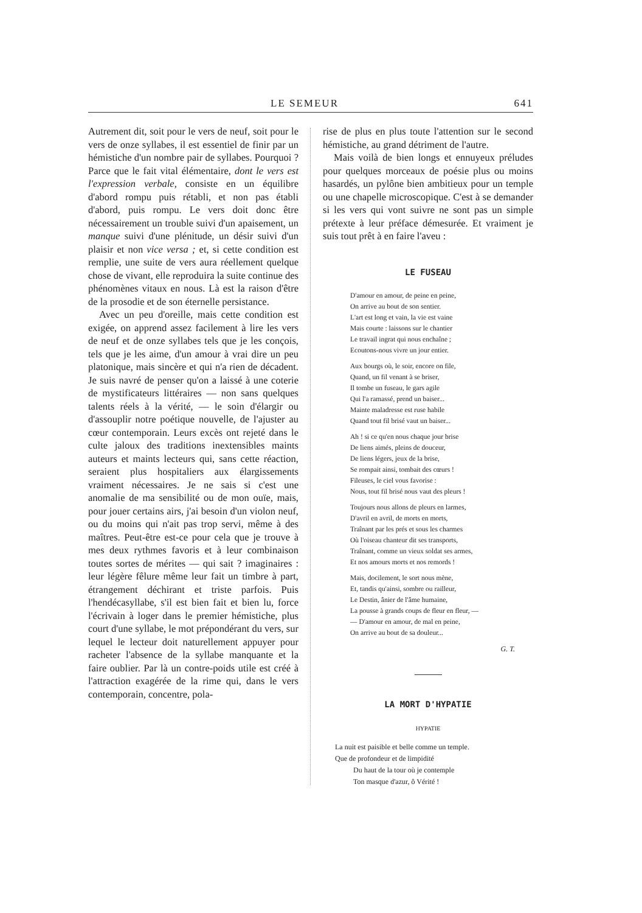LE SEMEUR 641
Autrement dit, soit pour le vers de neuf, soit pour le vers de onze syllabes, il est essentiel de finir par un hémistiche d'un nombre pair de syllabes. Pourquoi ? Parce que le fait vital élémentaire, dont le vers est l'expression verbale, consiste en un équilibre d'abord rompu puis rétabli, et non pas établi d'abord, puis rompu. Le vers doit donc être nécessairement un trouble suivi d'un apaisement, un manque suivi d'une plénitude, un désir suivi d'un plaisir et non vice versa ; et, si cette condition est remplie, une suite de vers aura réellement quelque chose de vivant, elle reproduira la suite continue des phénomènes vitaux en nous. Là est la raison d'être de la prosodie et de son éternelle persistance.
Avec un peu d'oreille, mais cette condition est exigée, on apprend assez facilement à lire les vers de neuf et de onze syllabes tels que je les conçois, tels que je les aime, d'un amour à vrai dire un peu platonique, mais sincère et qui n'a rien de décadent. Je suis navré de penser qu'on a laissé à une coterie de mystificateurs littéraires — non sans quelques talents réels à la vérité, — le soin d'élargir ou d'assouplir notre poétique nouvelle, de l'ajuster au cœur contemporain. Leurs excès ont rejeté dans le culte jaloux des traditions inextensibles maints auteurs et maints lecteurs qui, sans cette réaction, seraient plus hospitaliers aux élargissements vraiment nécessaires. Je ne sais si c'est une anomalie de ma sensibilité ou de mon ouïe, mais, pour jouer certains airs, j'ai besoin d'un violon neuf, ou du moins qui n'ait pas trop servi, même à des maîtres. Peut-être est-ce pour cela que je trouve à mes deux rythmes favoris et à leur combinaison toutes sortes de mérites — qui sait ? imaginaires : leur légère fêlure même leur fait un timbre à part, étrangement déchirant et triste parfois. Puis l'hendécasyllabe, s'il est bien fait et bien lu, force l'écrivain à loger dans le premier hémistiche, plus court d'une syllabe, le mot prépondérant du vers, sur lequel le lecteur doit naturellement appuyer pour racheter l'absence de la syllabe manquante et la faire oublier. Par là un contre-poids utile est créé à l'attraction exagérée de la rime qui, dans le vers contemporain, concentre, pola-
rise de plus en plus toute l'attention sur le second hémistiche, au grand détriment de l'autre.
Mais voilà de bien longs et ennuyeux préludes pour quelques morceaux de poésie plus ou moins hasardés, un pylône bien ambitieux pour un temple ou une chapelle microscopique. C'est à se demander si les vers qui vont suivre ne sont pas un simple prétexte à leur préface démesurée. Et vraiment je suis tout prêt à en faire l'aveu :
LE FUSEAU
D'amour en amour, de peine en peine,
On arrive au bout de son sentier.
L'art est long et vain, la vie est vaine
Mais courte : laissons sur le chantier
Le travail ingrat qui nous enchaîne ;
Ecoutons-nous vivre un jour entier.
Aux bourgs où, le soir, encore on file,
Quand, un fil venant à se briser,
Il tombe un fuseau, le gars agile
Qui l'a ramassé, prend un baiser...
Mainte maladresse est ruse habile
Quand tout fil brisé vaut un baiser...
Ah ! si ce qu'en nous chaque jour brise
De liens aimés, pleins de douceur,
De liens légers, jeux de la brise,
Se rompait ainsi, tombait des cœurs !
Fileuses, le ciel vous favorise :
Nous, tout fil brisé nous vaut des pleurs !
Toujours nous allons de pleurs en larmes,
D'avril en avril, de morts en morts,
Traînant par les prés et sous les charmes
Où l'oiseau chanteur dit ses transports,
Traînant, comme un vieux soldat ses armes,
Et nos amours morts et nos remords !
Mais, docilement, le sort nous mène,
Et, tandis qu'ainsi, sombre ou railleur,
Le Destin, ânier de l'âme humaine,
La pousse à grands coups de fleur en fleur, —
— D'amour en amour, de mal en peine,
On arrive au bout de sa douleur...
G. T.
LA MORT D'HYPATIE
HYPATIE
La nuit est paisible et belle comme un temple.
Que de profondeur et de limpidité
Du haut de la tour où je contemple
Ton masque d'azur, ô Vérité !